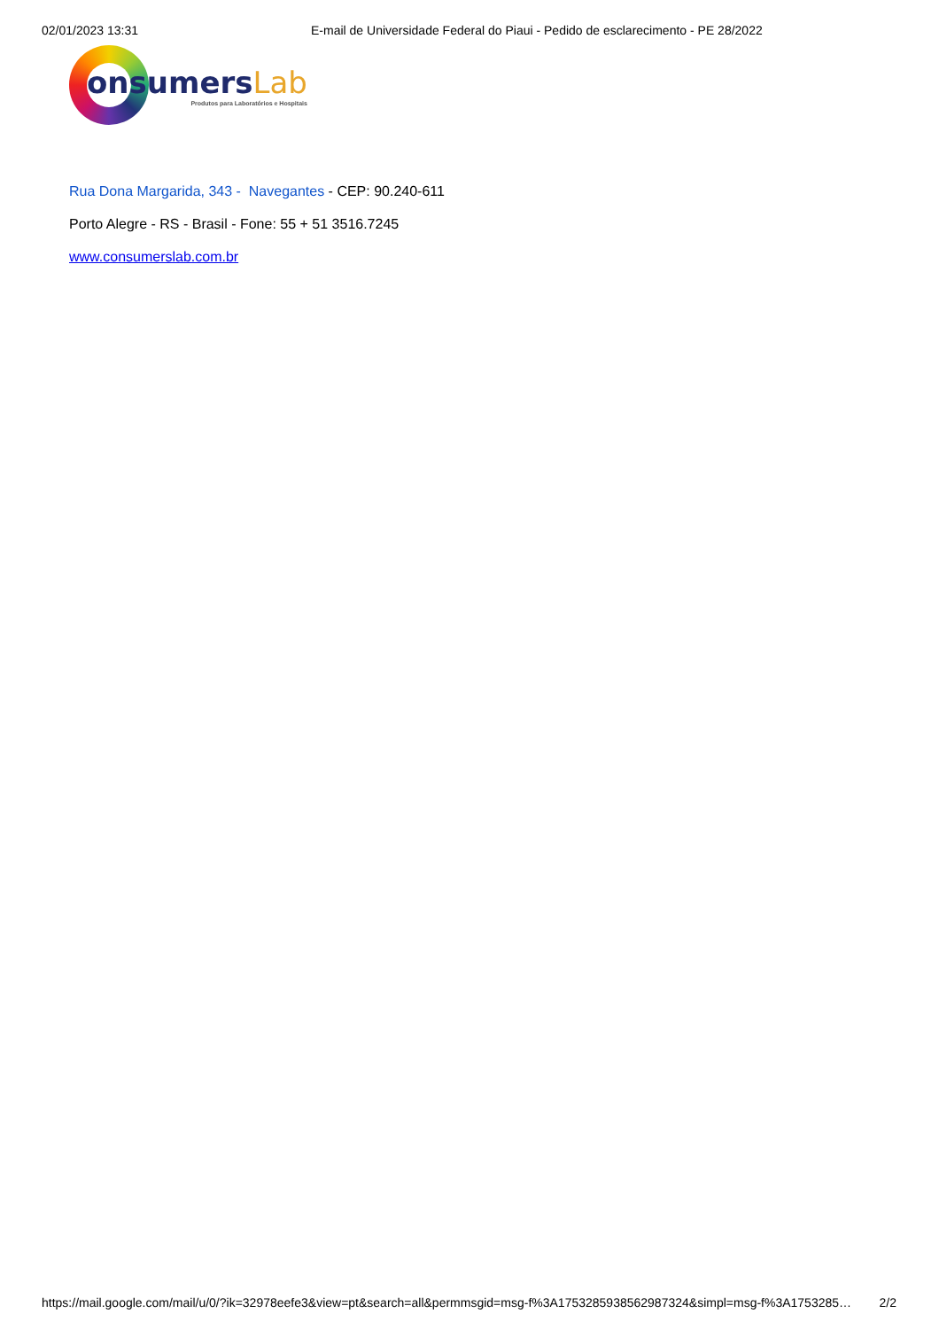02/01/2023 13:31 E-mail de Universidade Federal do Piaui - Pedido de esclarecimento - PE 28/2022
onsumersLab
Produtos para Laboratórios e Hospitais
Rua Dona Margarida, 343 - Navegantes - CEP: 90.240-611
Porto Alegre - RS - Brasil - Fone: 55 + 51 3516.7245
www.consumerslab.com.br
https://mail.google.com/mail/u/0/?ik=32978eefe3&view=pt&search=all&permmsgid=msg-f%3A1753285938562987324&simpl=msg-f%3A1753285… 2/2